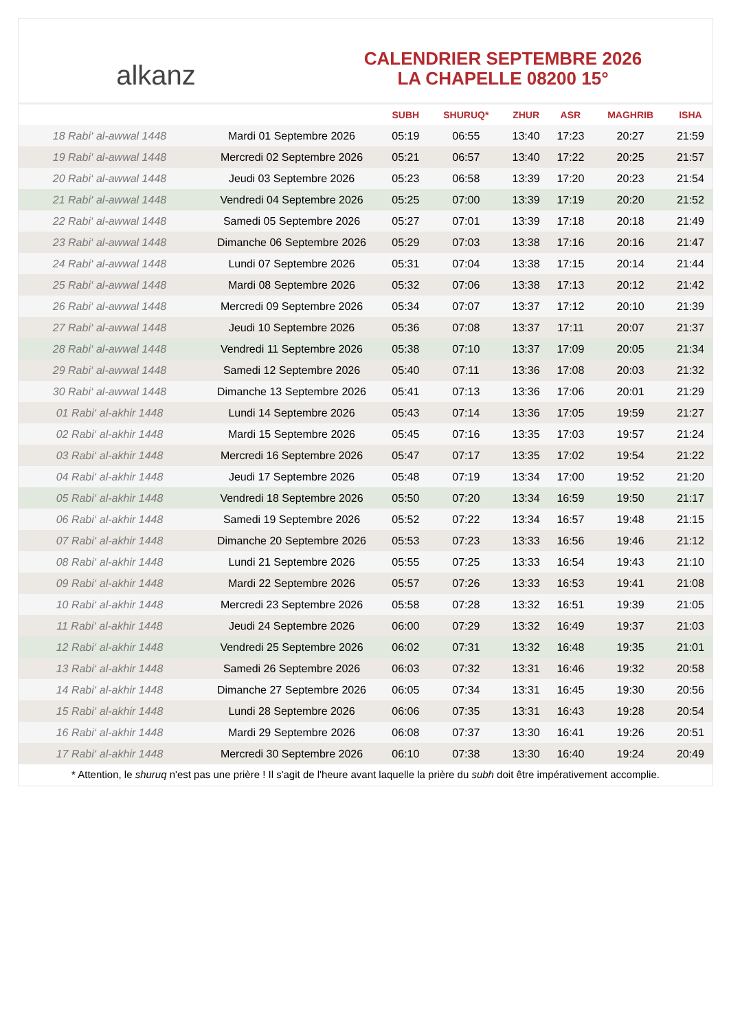alkanz
CALENDRIER SEPTEMBRE 2026
LA CHAPELLE 08200 15°
| | | SUBH | SHURUQ* | ZHUR | ASR | MAGHRIB | ISHA |
| --- | --- | --- | --- | --- | --- | --- | --- |
| 18 Rabi‘ al-awwal 1448 | Mardi 01 Septembre 2026 | 05:19 | 06:55 | 13:40 | 17:23 | 20:27 | 21:59 |
| 19 Rabi‘ al-awwal 1448 | Mercredi 02 Septembre 2026 | 05:21 | 06:57 | 13:40 | 17:22 | 20:25 | 21:57 |
| 20 Rabi‘ al-awwal 1448 | Jeudi 03 Septembre 2026 | 05:23 | 06:58 | 13:39 | 17:20 | 20:23 | 21:54 |
| 21 Rabi‘ al-awwal 1448 | Vendredi 04 Septembre 2026 | 05:25 | 07:00 | 13:39 | 17:19 | 20:20 | 21:52 |
| 22 Rabi‘ al-awwal 1448 | Samedi 05 Septembre 2026 | 05:27 | 07:01 | 13:39 | 17:18 | 20:18 | 21:49 |
| 23 Rabi‘ al-awwal 1448 | Dimanche 06 Septembre 2026 | 05:29 | 07:03 | 13:38 | 17:16 | 20:16 | 21:47 |
| 24 Rabi‘ al-awwal 1448 | Lundi 07 Septembre 2026 | 05:31 | 07:04 | 13:38 | 17:15 | 20:14 | 21:44 |
| 25 Rabi‘ al-awwal 1448 | Mardi 08 Septembre 2026 | 05:32 | 07:06 | 13:38 | 17:13 | 20:12 | 21:42 |
| 26 Rabi‘ al-awwal 1448 | Mercredi 09 Septembre 2026 | 05:34 | 07:07 | 13:37 | 17:12 | 20:10 | 21:39 |
| 27 Rabi‘ al-awwal 1448 | Jeudi 10 Septembre 2026 | 05:36 | 07:08 | 13:37 | 17:11 | 20:07 | 21:37 |
| 28 Rabi‘ al-awwal 1448 | Vendredi 11 Septembre 2026 | 05:38 | 07:10 | 13:37 | 17:09 | 20:05 | 21:34 |
| 29 Rabi‘ al-awwal 1448 | Samedi 12 Septembre 2026 | 05:40 | 07:11 | 13:36 | 17:08 | 20:03 | 21:32 |
| 30 Rabi‘ al-awwal 1448 | Dimanche 13 Septembre 2026 | 05:41 | 07:13 | 13:36 | 17:06 | 20:01 | 21:29 |
| 01 Rabi‘ al-akhir 1448 | Lundi 14 Septembre 2026 | 05:43 | 07:14 | 13:36 | 17:05 | 19:59 | 21:27 |
| 02 Rabi‘ al-akhir 1448 | Mardi 15 Septembre 2026 | 05:45 | 07:16 | 13:35 | 17:03 | 19:57 | 21:24 |
| 03 Rabi‘ al-akhir 1448 | Mercredi 16 Septembre 2026 | 05:47 | 07:17 | 13:35 | 17:02 | 19:54 | 21:22 |
| 04 Rabi‘ al-akhir 1448 | Jeudi 17 Septembre 2026 | 05:48 | 07:19 | 13:34 | 17:00 | 19:52 | 21:20 |
| 05 Rabi‘ al-akhir 1448 | Vendredi 18 Septembre 2026 | 05:50 | 07:20 | 13:34 | 16:59 | 19:50 | 21:17 |
| 06 Rabi‘ al-akhir 1448 | Samedi 19 Septembre 2026 | 05:52 | 07:22 | 13:34 | 16:57 | 19:48 | 21:15 |
| 07 Rabi‘ al-akhir 1448 | Dimanche 20 Septembre 2026 | 05:53 | 07:23 | 13:33 | 16:56 | 19:46 | 21:12 |
| 08 Rabi‘ al-akhir 1448 | Lundi 21 Septembre 2026 | 05:55 | 07:25 | 13:33 | 16:54 | 19:43 | 21:10 |
| 09 Rabi‘ al-akhir 1448 | Mardi 22 Septembre 2026 | 05:57 | 07:26 | 13:33 | 16:53 | 19:41 | 21:08 |
| 10 Rabi‘ al-akhir 1448 | Mercredi 23 Septembre 2026 | 05:58 | 07:28 | 13:32 | 16:51 | 19:39 | 21:05 |
| 11 Rabi‘ al-akhir 1448 | Jeudi 24 Septembre 2026 | 06:00 | 07:29 | 13:32 | 16:49 | 19:37 | 21:03 |
| 12 Rabi‘ al-akhir 1448 | Vendredi 25 Septembre 2026 | 06:02 | 07:31 | 13:32 | 16:48 | 19:35 | 21:01 |
| 13 Rabi‘ al-akhir 1448 | Samedi 26 Septembre 2026 | 06:03 | 07:32 | 13:31 | 16:46 | 19:32 | 20:58 |
| 14 Rabi‘ al-akhir 1448 | Dimanche 27 Septembre 2026 | 06:05 | 07:34 | 13:31 | 16:45 | 19:30 | 20:56 |
| 15 Rabi‘ al-akhir 1448 | Lundi 28 Septembre 2026 | 06:06 | 07:35 | 13:31 | 16:43 | 19:28 | 20:54 |
| 16 Rabi‘ al-akhir 1448 | Mardi 29 Septembre 2026 | 06:08 | 07:37 | 13:30 | 16:41 | 19:26 | 20:51 |
| 17 Rabi‘ al-akhir 1448 | Mercredi 30 Septembre 2026 | 06:10 | 07:38 | 13:30 | 16:40 | 19:24 | 20:49 |
* Attention, le shuruq n'est pas une prière ! Il s'agit de l'heure avant laquelle la prière du subh doit être impérativement accomplie.